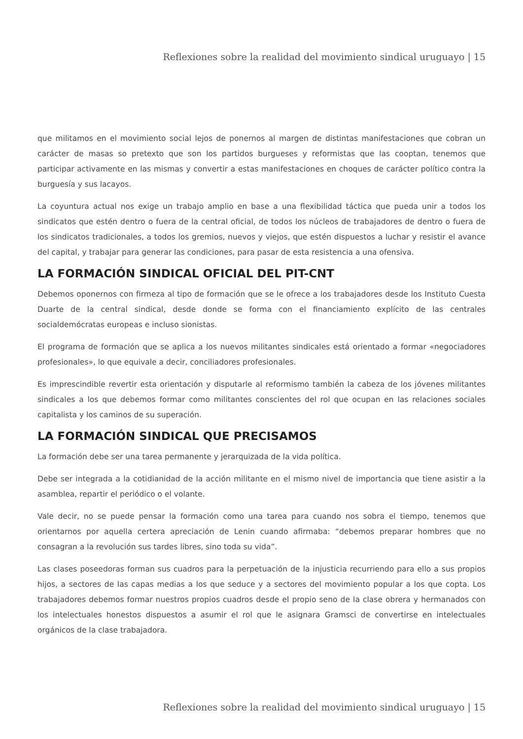Reflexiones sobre la realidad del movimiento sindical uruguayo | 15
que militamos en el movimiento social lejos de ponernos al margen de distintas manifestaciones que cobran un carácter de masas so pretexto que son los partidos burgueses y reformistas que las cooptan, tenemos que participar activamente en las mismas y convertir a estas manifestaciones en choques de carácter político contra la burguesía y sus lacayos.
La coyuntura actual nos exige un trabajo amplio en base a una flexibilidad táctica que pueda unir a todos los sindicatos que estén dentro o fuera de la central oficial, de todos los núcleos de trabajadores de dentro o fuera de los sindicatos tradicionales, a todos los gremios, nuevos y viejos, que estén dispuestos a luchar y resistir el avance del capital, y trabajar para generar las condiciones, para pasar de esta resistencia a una ofensiva.
LA FORMACIÓN SINDICAL OFICIAL DEL PIT-CNT
Debemos oponernos con firmeza al tipo de formación que se le ofrece a los trabajadores desde los Instituto Cuesta Duarte de la central sindical, desde donde se forma con el financiamiento explícito de las centrales socialdemócratas europeas e incluso sionistas.
El programa de formación que se aplica a los nuevos militantes sindicales está orientado a formar «negociadores profesionales», lo que equivale a decir, conciliadores profesionales.
Es imprescindible revertir esta orientación y disputarle al reformismo también la cabeza de los jóvenes militantes sindicales a los que debemos formar como militantes conscientes del rol que ocupan en las relaciones sociales capitalista y los caminos de su superación.
LA FORMACIÓN SINDICAL QUE PRECISAMOS
La formación debe ser una tarea permanente y jerarquizada de la vida política.
Debe ser integrada a la cotidianidad de la acción militante en el mismo nivel de importancia que tiene asistir a la asamblea, repartir el periódico o el volante.
Vale decir, no se puede pensar la formación como una tarea para cuando nos sobra el tiempo, tenemos que orientarnos por aquella certera apreciación de Lenin cuando afirmaba: “debemos preparar hombres que no consagran a la revolución sus tardes libres, sino toda su vida”.
Las clases poseedoras forman sus cuadros para la perpetuación de la injusticia recurriendo para ello a sus propios hijos, a sectores de las capas medias a los que seduce y a sectores del movimiento popular a los que copta. Los trabajadores debemos formar nuestros propios cuadros desde el propio seno de la clase obrera y hermanados con los intelectuales honestos dispuestos a asumir el rol que le asignara Gramsci de convertirse en intelectuales orgánicos de la clase trabajadora.
Reflexiones sobre la realidad del movimiento sindical uruguayo | 15